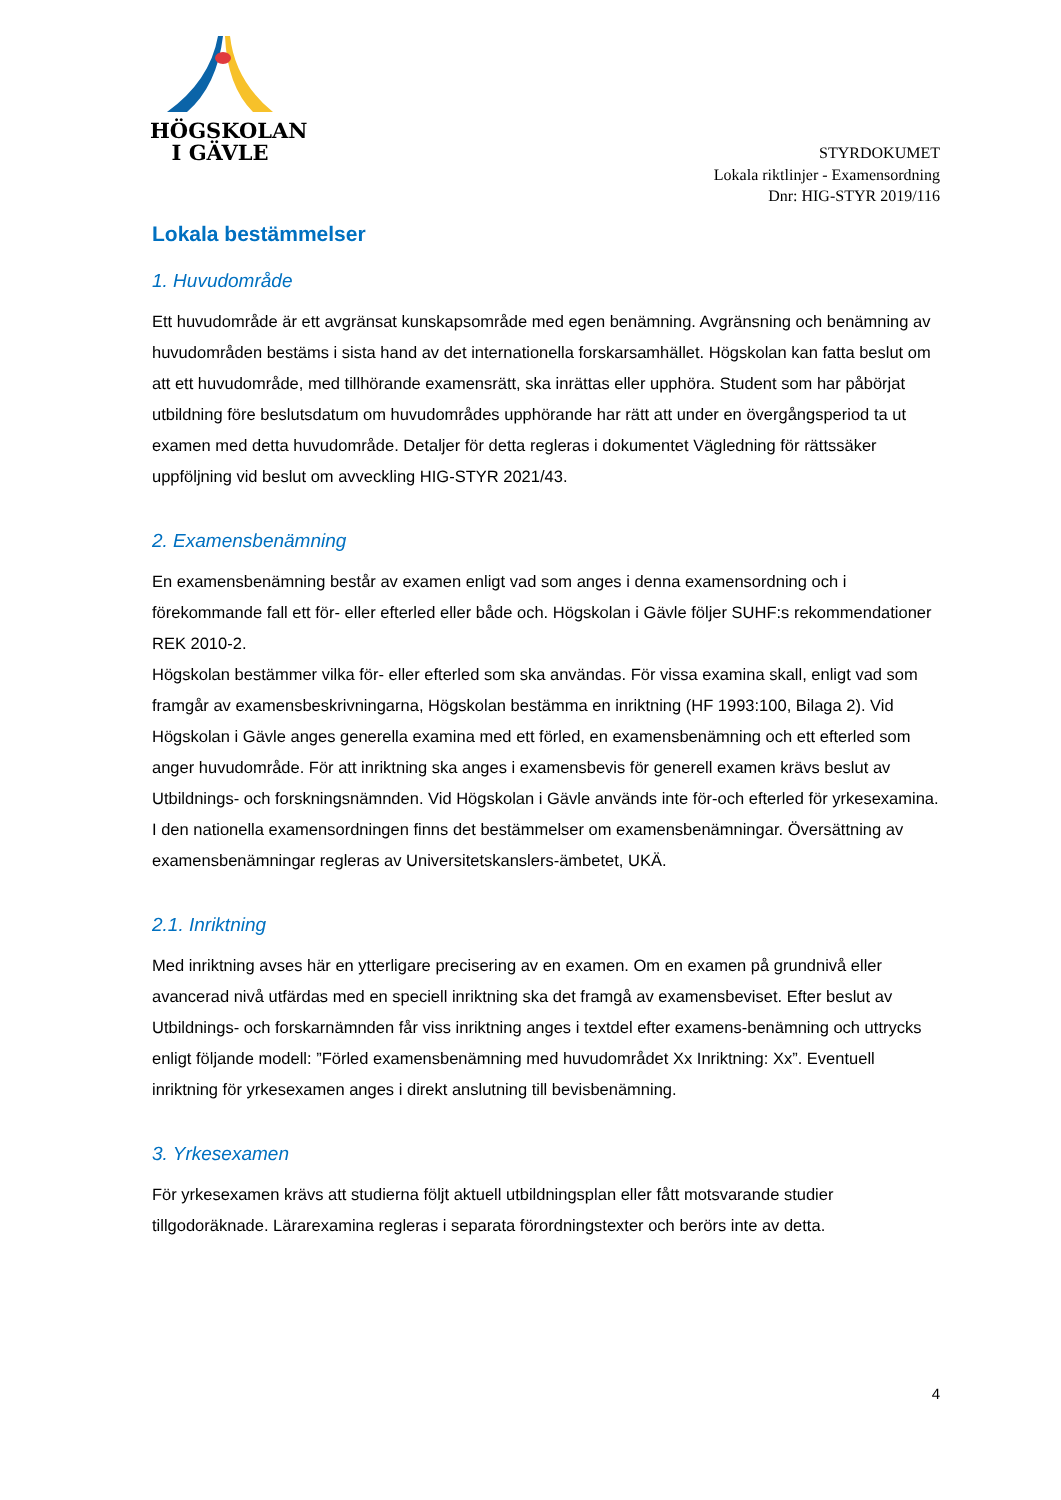HÖGSKOLAN
I GÄVLE
STYRDOKUMET
Lokala riktlinjer - Examensordning
Dnr: HIG-STYR 2019/116
Lokala bestämmelser
1. Huvudområde
Ett huvudområde är ett avgränsat kunskapsområde med egen benämning. Avgränsning och benämning av huvudområden bestäms i sista hand av det internationella forskarsamhället. Högskolan kan fatta beslut om att ett huvudområde, med tillhörande examensrätt, ska inrättas eller upphöra. Student som har påbörjat utbildning före beslutsdatum om huvudområdes upphörande har rätt att under en övergångsperiod ta ut examen med detta huvudområde. Detaljer för detta regleras i dokumentet Vägledning för rättssäker uppföljning vid beslut om avveckling HIG-STYR 2021/43.
2. Examensbenämning
En examensbenämning består av examen enligt vad som anges i denna examensordning och i förekommande fall ett för- eller efterled eller både och. Högskolan i Gävle följer SUHF:s rekommendationer REK 2010-2.
Högskolan bestämmer vilka för- eller efterled som ska användas. För vissa examina skall, enligt vad som framgår av examensbeskrivningarna, Högskolan bestämma en inriktning (HF 1993:100, Bilaga 2). Vid Högskolan i Gävle anges generella examina med ett förled, en examensbenämning och ett efterled som anger huvudområde. För att inriktning ska anges i examensbevis för generell examen krävs beslut av Utbildnings- och forskningsnämnden. Vid Högskolan i Gävle används inte för-och efterled för yrkesexamina. I den nationella examensordningen finns det bestämmelser om examensbenämningar. Översättning av examensbenämningar regleras av Universitetskanslers-ämbetet, UKÄ.
2.1. Inriktning
Med inriktning avses här en ytterligare precisering av en examen. Om en examen på grundnivå eller avancerad nivå utfärdas med en speciell inriktning ska det framgå av examensbeviset. Efter beslut av Utbildnings- och forskarnämnden får viss inriktning anges i textdel efter examens-benämning och uttrycks enligt följande modell: ”Förled examensbenämning med huvudområdet Xx Inriktning: Xx”. Eventuell inriktning för yrkesexamen anges i direkt anslutning till bevisbenämning.
3. Yrkesexamen
För yrkesexamen krävs att studierna följt aktuell utbildningsplan eller fått motsvarande studier tillgodoräknade. Lärarexamina regleras i separata förordningstexter och berörs inte av detta.
4